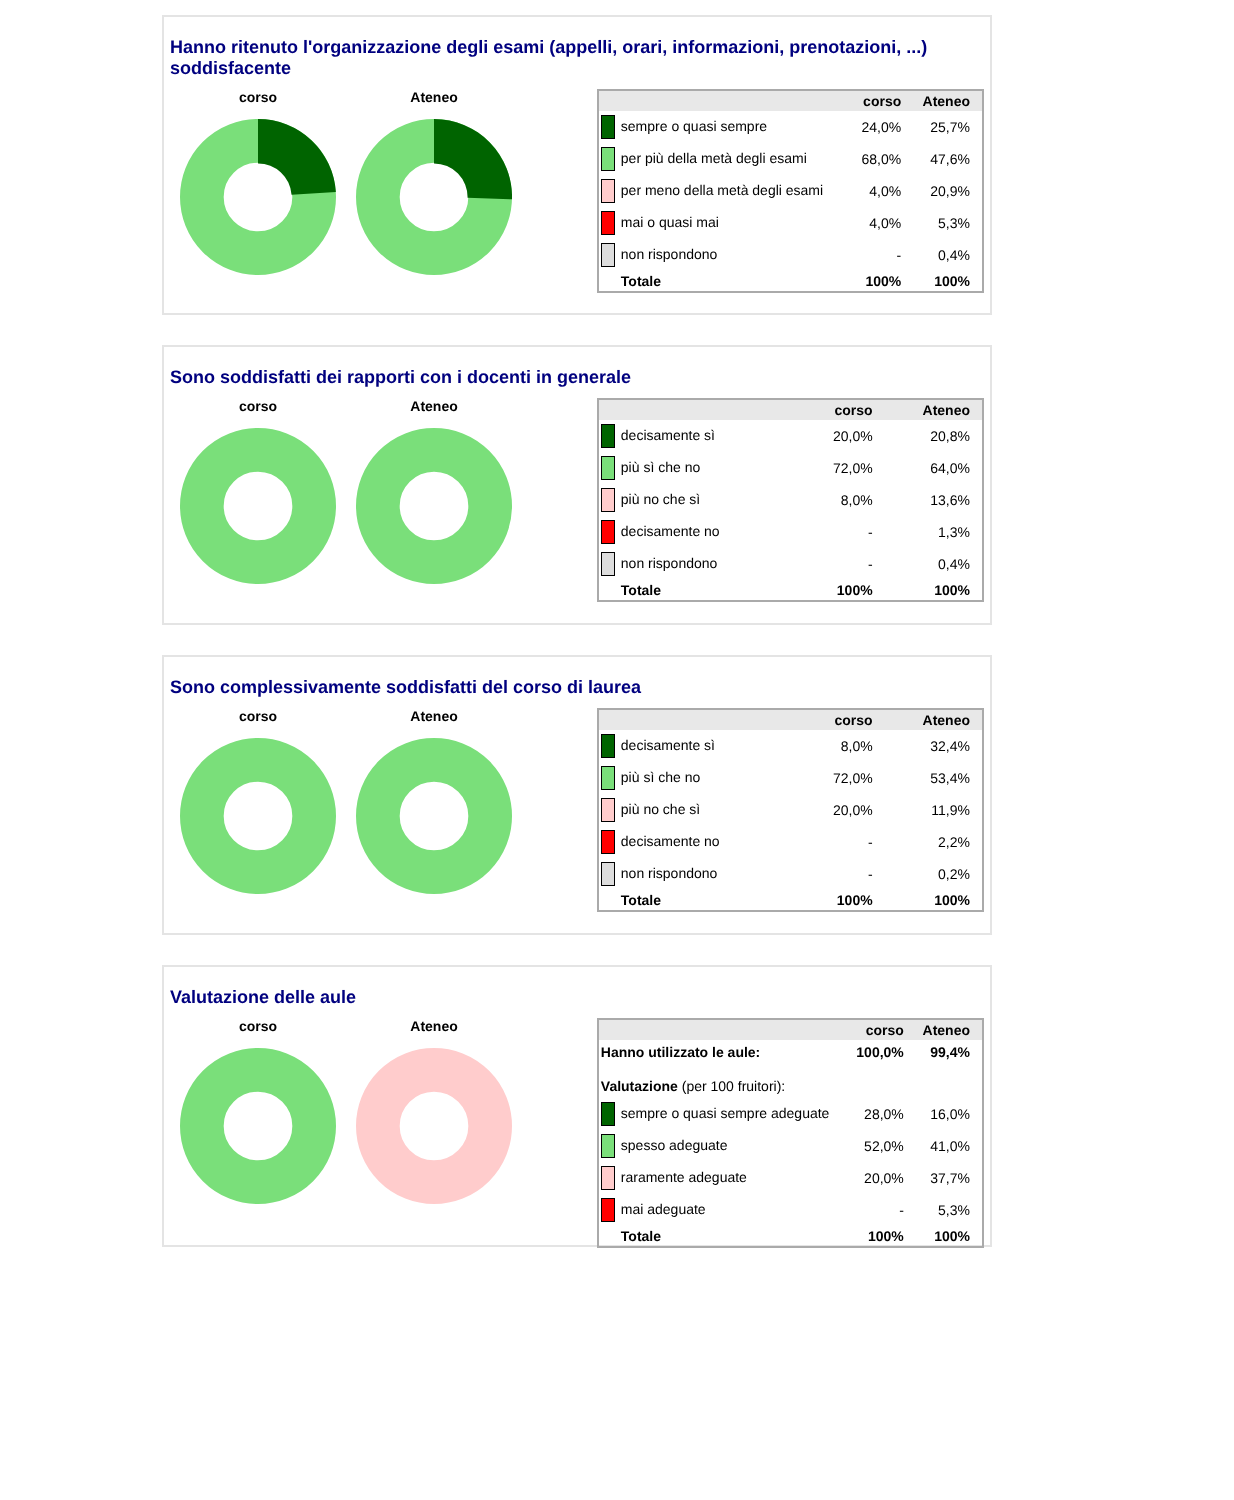Hanno ritenuto l'organizzazione degli esami (appelli, orari, informazioni, prenotazioni, ...) soddisfacente
corso Ateneo
| | corso | Ateneo |
| --- | --- | --- |
| sempre o quasi sempre | 24,0% | 25,7% |
| per più della metà degli esami | 68,0% | 47,6% |
| per meno della metà degli esami | 4,0% | 20,9% |
| mai o quasi mai | 4,0% | 5,3% |
| non rispondono | - | 0,4% |
| Totale | 100% | 100% |
Sono soddisfatti dei rapporti con i docenti in generale
corso Ateneo
| | corso | Ateneo |
| --- | --- | --- |
| decisamente sì | 20,0% | 20,8% |
| più sì che no | 72,0% | 64,0% |
| più no che sì | 8,0% | 13,6% |
| decisamente no | - | 1,3% |
| non rispondono | - | 0,4% |
| Totale | 100% | 100% |
Sono complessivamente soddisfatti del corso di laurea
corso Ateneo
| | corso | Ateneo |
| --- | --- | --- |
| decisamente sì | 8,0% | 32,4% |
| più sì che no | 72,0% | 53,4% |
| più no che sì | 20,0% | 11,9% |
| decisamente no | - | 2,2% |
| non rispondono | - | 0,2% |
| Totale | 100% | 100% |
Valutazione delle aule
corso Ateneo
| | corso | Ateneo |
| --- | --- | --- |
| Hanno utilizzato le aule: | 100,0% | 99,4% |
| Valutazione (per 100 fruitori): | | |
| sempre o quasi sempre adeguate | 28,0% | 16,0% |
| spesso adeguate | 52,0% | 41,0% |
| raramente adeguate | 20,0% | 37,7% |
| mai adeguate | - | 5,3% |
| Totale | 100% | 100% |